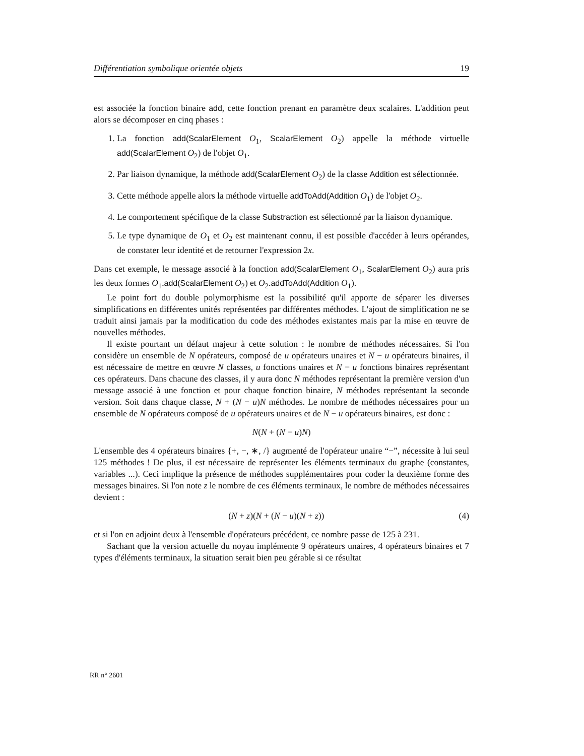Différentiation symbolique orientée objets 19
est associée la fonction binaire add, cette fonction prenant en paramètre deux scalaires. L'addition peut alors se décomposer en cinq phases :
1. La fonction add(ScalarElement O<sub>1</sub>, ScalarElement O<sub>2</sub>) appelle la méthode virtuelle add(ScalarElement O<sub>2</sub>) de l'objet O<sub>1</sub>.
2. Par liaison dynamique, la méthode add(ScalarElement O<sub>2</sub>) de la classe Addition est sélectionnée.
3. Cette méthode appelle alors la méthode virtuelle addToAdd(Addition O<sub>1</sub>) de l'objet O<sub>2</sub>.
4. Le comportement spécifique de la classe Substraction est sélectionné par la liaison dynamique.
5. Le type dynamique de O<sub>1</sub> et O<sub>2</sub> est maintenant connu, il est possible d'accéder à leurs opérandes, de constater leur identité et de retourner l'expression 2x.
Dans cet exemple, le message associé à la fonction add(ScalarElement O<sub>1</sub>, ScalarElement O<sub>2</sub>) aura pris les deux formes O<sub>1</sub>.add(ScalarElement O<sub>2</sub>) et O<sub>2</sub>.addToAdd(Addition O<sub>1</sub>).
Le point fort du double polymorphisme est la possibilité qu'il apporte de séparer les diverses simplifications en différentes unités représentées par différentes méthodes. L'ajout de simplification ne se traduit ainsi jamais par la modification du code des méthodes existantes mais par la mise en œuvre de nouvelles méthodes.
Il existe pourtant un défaut majeur à cette solution : le nombre de méthodes nécessaires. Si l'on considère un ensemble de N opérateurs, composé de u opérateurs unaires et N − u opérateurs binaires, il est nécessaire de mettre en œuvre N classes, u fonctions unaires et N − u fonctions binaires représentant ces opérateurs. Dans chacune des classes, il y aura donc N méthodes représentant la première version d'un message associé à une fonction et pour chaque fonction binaire, N méthodes représentant la seconde version. Soit dans chaque classe, N + (N − u)N méthodes. Le nombre de méthodes nécessaires pour un ensemble de N opérateurs composé de u opérateurs unaires et de N − u opérateurs binaires, est donc :
N(N + (N − u)N)
L'ensemble des 4 opérateurs binaires {+, −, ∗, /} augmenté de l'opérateur unaire “−”, nécessite à lui seul 125 méthodes ! De plus, il est nécessaire de représenter les éléments terminaux du graphe (constantes, variables ...). Ceci implique la présence de méthodes supplémentaires pour coder la deuxième forme des messages binaires. Si l'on note z le nombre de ces éléments terminaux, le nombre de méthodes nécessaires devient :
(N + z)(N + (N − u)(N + z)) (4)
et si l'on en adjoint deux à l'ensemble d'opérateurs précédent, ce nombre passe de 125 à 231.
Sachant que la version actuelle du noyau implémente 9 opérateurs unaires, 4 opérateurs binaires et 7 types d'éléments terminaux, la situation serait bien peu gérable si ce résultat
RR n° 2601